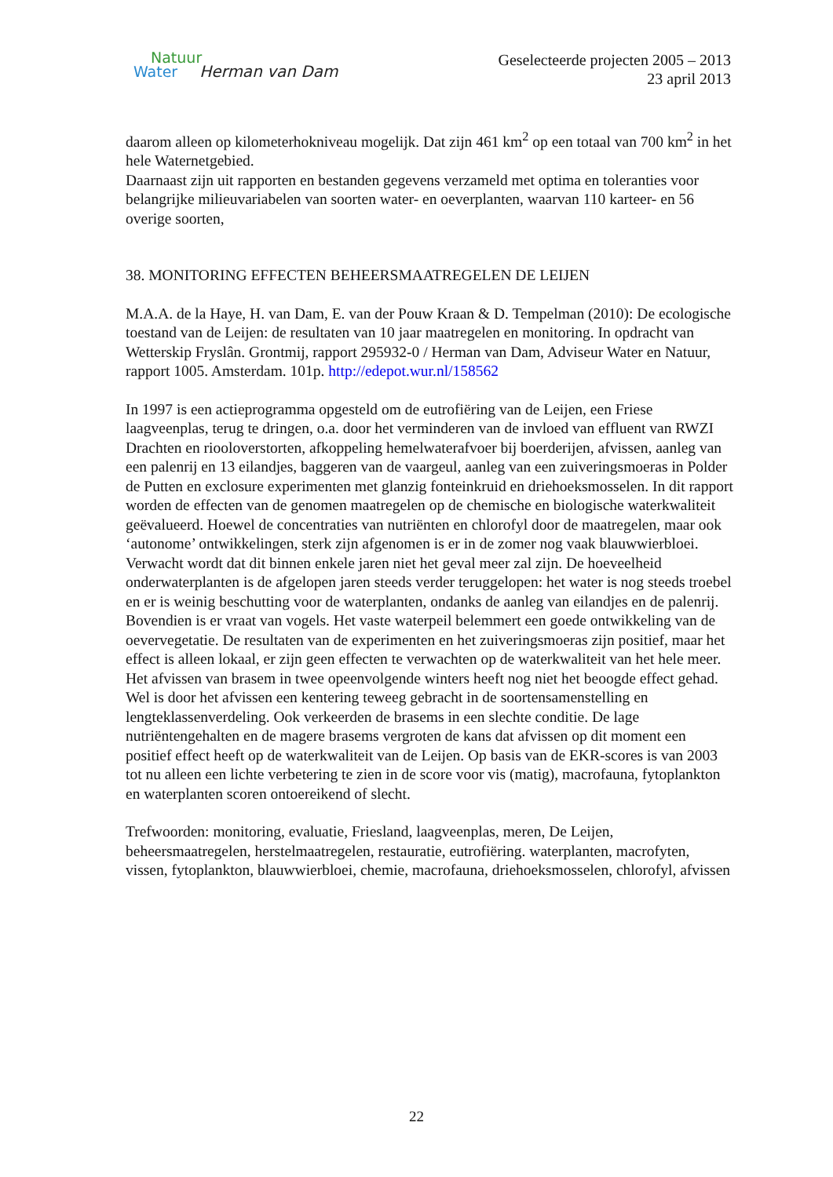Natuur
Water Herman van Dam
Geselecteerde projecten 2005 – 2013
23 april 2013
daarom alleen op kilometerhokniveau mogelijk. Dat zijn 461 km<sup>2</sup> op een totaal van 700 km<sup>2</sup> in het hele Waternetgebied.
Daarnaast zijn uit rapporten en bestanden gegevens verzameld met optima en toleranties voor belangrijke milieuvariabelen van soorten water- en oeverplanten, waarvan 110 karteer- en 56 overige soorten,
38. MONITORING EFFECTEN BEHEERSMAATREGELEN DE LEIJEN
M.A.A. de la Haye, H. van Dam, E. van der Pouw Kraan & D. Tempelman (2010): De ecologische toestand van de Leijen: de resultaten van 10 jaar maatregelen en monitoring. In opdracht van Wetterskip Fryslân. Grontmij, rapport 295932-0 / Herman van Dam, Adviseur Water en Natuur, rapport 1005. Amsterdam. 101p. http://edepot.wur.nl/158562
In 1997 is een actieprogramma opgesteld om de eutrofiëring van de Leijen, een Friese laagveenplas, terug te dringen, o.a. door het verminderen van de invloed van effluent van RWZI Drachten en riooloverstorten, afkoppeling hemelwaterafvoer bij boerderijen, afvissen, aanleg van een palenrij en 13 eilandjes, baggeren van de vaargeul, aanleg van een zuiveringsmoeras in Polder de Putten en exclosure experimenten met glanzig fonteinkruid en driehoeksmosselen. In dit rapport worden de effecten van de genomen maatregelen op de chemische en biologische waterkwaliteit geëvalueerd. Hoewel de concentraties van nutriënten en chlorofyl door de maatregelen, maar ook ‘autonome’ ontwikkelingen, sterk zijn afgenomen is er in de zomer nog vaak blauwwierbloei. Verwacht wordt dat dit binnen enkele jaren niet het geval meer zal zijn. De hoeveelheid onderwaterplanten is de afgelopen jaren steeds verder teruggelopen: het water is nog steeds troebel en er is weinig beschutting voor de waterplanten, ondanks de aanleg van eilandjes en de palenrij. Bovendien is er vraat van vogels. Het vaste waterpeil belemmert een goede ontwikkeling van de oevervegetatie. De resultaten van de experimenten en het zuiveringsmoeras zijn positief, maar het effect is alleen lokaal, er zijn geen effecten te verwachten op de waterkwaliteit van het hele meer. Het afvissen van brasem in twee opeenvolgende winters heeft nog niet het beoogde effect gehad. Wel is door het afvissen een kentering teweeg gebracht in de soortensamenstelling en lengteklassenverdeling. Ook verkeerden de brasems in een slechte conditie. De lage nutriëntengehalten en de magere brasems vergroten de kans dat afvissen op dit moment een positief effect heeft op de waterkwaliteit van de Leijen. Op basis van de EKR-scores is van 2003 tot nu alleen een lichte verbetering te zien in de score voor vis (matig), macrofauna, fytoplankton en waterplanten scoren ontoereikend of slecht.
Trefwoorden: monitoring, evaluatie, Friesland, laagveenplas, meren, De Leijen, beheersmaatregelen, herstelmaatregelen, restauratie, eutrofiëring. waterplanten, macrofyten, vissen, fytoplankton, blauwwierbloei, chemie, macrofauna, driehoeksmosselen, chlorofyl, afvissen
22